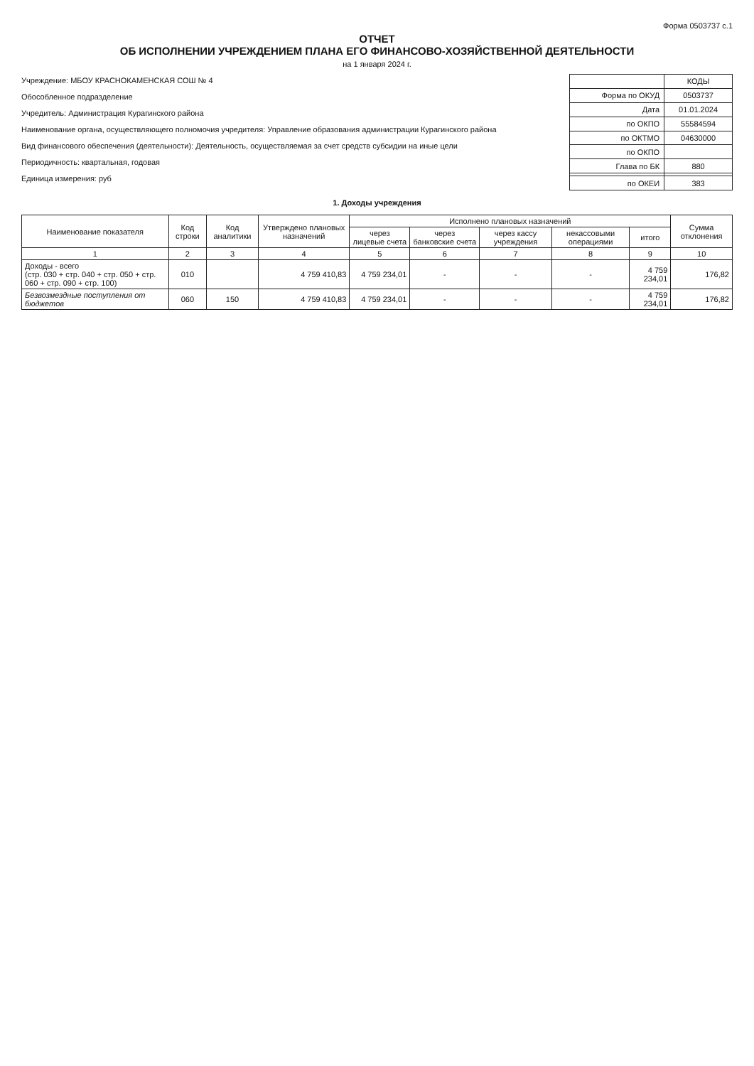Форма 0503737 с.1
ОТЧЕТ
ОБ ИСПОЛНЕНИИ УЧРЕЖДЕНИЕМ ПЛАНА ЕГО ФИНАНСОВО-ХОЗЯЙСТВЕННОЙ ДЕЯТЕЛЬНОСТИ
на 1 января 2024 г.
Учреждение: МБОУ КРАСНОКАМЕНСКАЯ СОШ № 4
Обособленное подразделение
Учредитель: Администрация Курагинского района
Наименование органа, осуществляющего полномочия учредителя: Управление образования администрации Курагинского района
Вид финансового обеспечения (деятельности): Деятельность, осуществляемая за счет средств субсидии на иные цели
Периодичность: квартальная, годовая
Единица измерения: руб
| | КОДЫ |
| Форма по ОКУД | 0503737 |
| Дата | 01.01.2024 |
| по ОКПО | 55584594 |
| по ОКТМО | 04630000 |
| по ОКПО | |
| Глава по БК | 880 |
| по ОКЕИ | 383 |
1. Доходы учреждения
| Наименование показателя | Код строки | Код аналитики | Утверждено плановых назначений | Исполнено плановых назначений | | | | | Сумма отклонения |
| --- | --- | --- | --- | --- | --- | --- | --- | --- | --- |
| | | | | через лицевые счета | через банковские счета | через кассу учреждения | некассовыми операциями | итого | |
| 1 | 2 | 3 | 4 | 5 | 6 | 7 | 8 | 9 | 10 |
| Доходы - всего (стр. 030 + стр. 040 + стр. 050 + стр. 060 + стр. 090 + стр. 100) | 010 | | 4 759 410,83 | 4 759 234,01 | - | - | - | 4 759 234,01 | 176,82 |
| Безвозмездные поступления от бюджетов | 060 | 150 | 4 759 410,83 | 4 759 234,01 | - | - | - | 4 759 234,01 | 176,82 |